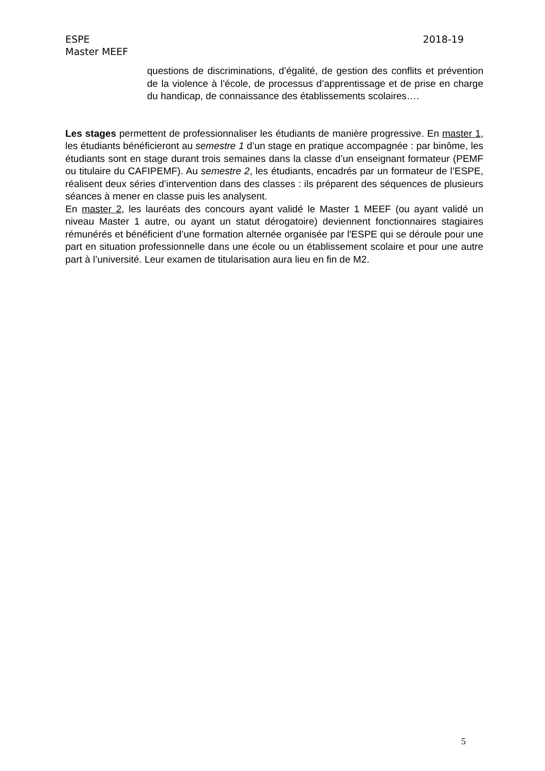2018-19 ESPE
Master MEEF
questions de discriminations, d’égalité, de gestion des conflits et prévention de la violence à l’école, de processus d’apprentissage et de prise en charge du handicap, de connaissance des établissements scolaires….
Les stages permettent de professionnaliser les étudiants de manière progressive. En master 1, les étudiants bénéficieront au semestre 1 d’un stage en pratique accompagnée : par binôme, les étudiants sont en stage durant trois semaines dans la classe d’un enseignant formateur (PEMF ou titulaire du CAFIPEMF). Au semestre 2, les étudiants, encadrés par un formateur de l’ESPE, réalisent deux séries d’intervention dans des classes : ils préparent des séquences de plusieurs séances à mener en classe puis les analysent.
En master 2, les lauréats des concours ayant validé le Master 1 MEEF (ou ayant validé un niveau Master 1 autre, ou ayant un statut dérogatoire) deviennent fonctionnaires stagiaires rémunérés et bénéficient d’une formation alternée organisée par l'ESPE qui se déroule pour une part en situation professionnelle dans une école ou un établissement scolaire et pour une autre part à l’université. Leur examen de titularisation aura lieu en fin de M2.
5